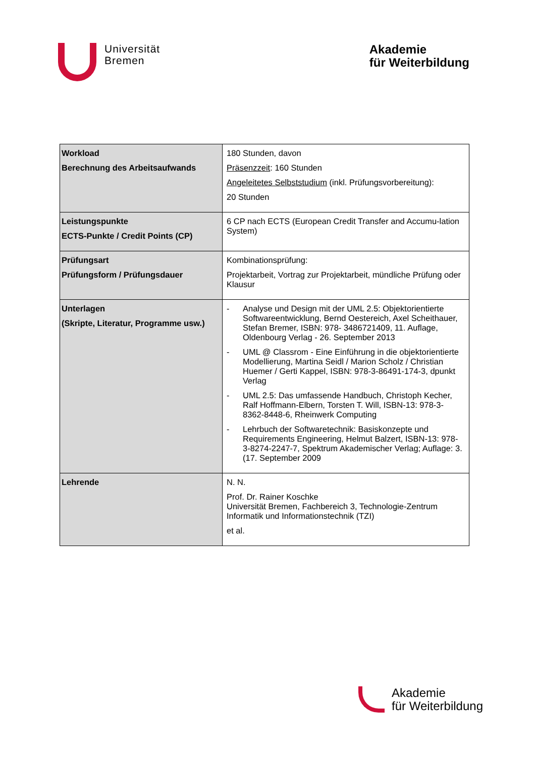Universität
Bremen
Akademie
für Weiterbildung
| Workload Berechnung des Arbeitsaufwands | 180 Stunden, davon Präsenzzeit : 160 Stunden Angeleitetes Selbststudium (inkl. Prüfungsvorbereitung): 20 Stunden |
| Leistungspunkte ECTS-Punkte / Credit Points (CP) | 6 CP nach ECTS (European Credit Transfer and Accumu-lation System) |
| Prüfungsart Prüfungsform / Prüfungsdauer | Kombinationsprüfung: Projektarbeit, Vortrag zur Projektarbeit, mündliche Prüfung oder Klausur |
| Unterlagen (Skripte, Literatur, Programme usw.) | - Analyse und Design mit der UML 2.5: Objektorientierte Softwareentwicklung, Bernd Oestereich, Axel Scheithauer, Stefan Bremer, ISBN: 978- 3486721409, 11. Auflage, Oldenbourg Verlag - 26. September 2013 - UML @ Classrom - Eine Einführung in die objektorientierte Modellierung, Martina Seidl / Marion Scholz / Christian Huemer / Gerti Kappel, ISBN: 978-3-86491-174-3, dpunkt Verlag - UML 2.5: Das umfassende Handbuch, Christoph Kecher, Ralf Hoffmann-Elbern, Torsten T. Will, ISBN-13: 978-3-8362-8448-6, Rheinwerk Computing - Lehrbuch der Softwaretechnik: Basiskonzepte und Requirements Engineering, Helmut Balzert, ISBN-13: 978-3-8274-2247-7, Spektrum Akademischer Verlag; Auflage: 3. (17. September 2009 |
| Lehrende | N. N. Prof. Dr. Rainer Koschke Universität Bremen, Fachbereich 3, Technologie-Zentrum Informatik und Informationstechnik (TZI) et al. |
Akademie
für Weiterbildung